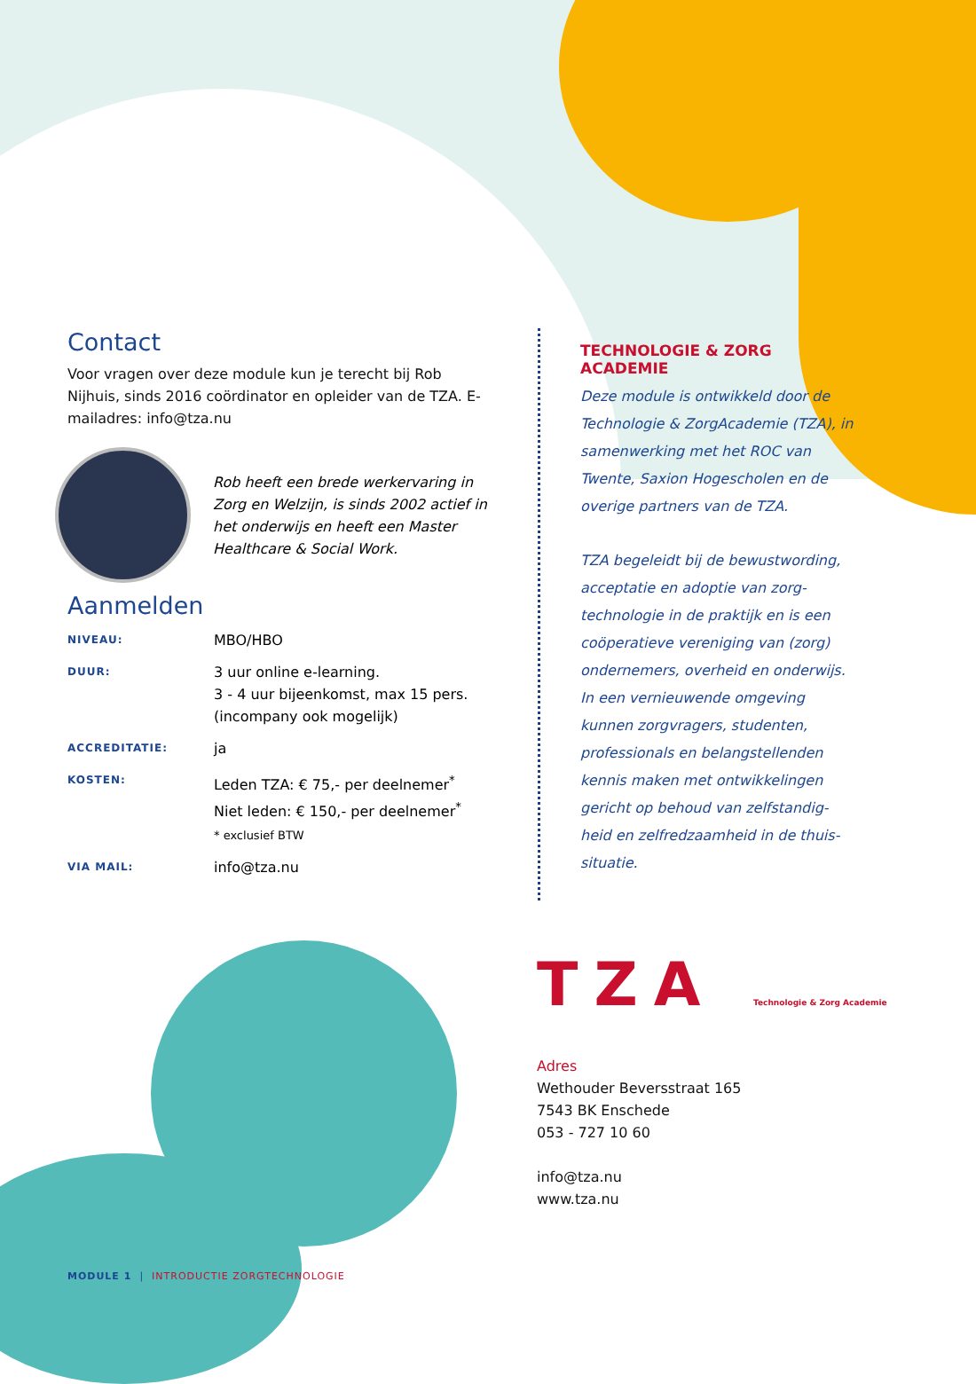Contact
Voor vragen over deze module kun je terecht bij Rob Nijhuis, sinds 2016 coördinator en opleider van de TZA. E-mailadres: info@tza.nu
Rob heeft een brede werkervaring in Zorg en Welzijn, is sinds 2002 actief in het onderwijs en heeft een Master Healthcare & Social Work.
Aanmelden
| NIVEAU: | MBO/HBO |
| DUUR: | 3 uur online e-learning. 3 - 4 uur bijeenkomst, max 15 pers. (incompany ook mogelijk) |
| ACCREDITATIE: | ja |
| KOSTEN: | Leden TZA: € 75,- per deelnemer<sup>*</sup> Niet leden: € 150,- per deelnemer<sup>*</sup> * exclusief BTW |
| VIA MAIL: | info@tza.nu |
TECHNOLOGIE & ZORG ACADEMIE
Deze module is ontwikkeld door de Technologie & ZorgAcademie (TZA), in samenwerking met het ROC van Twente, Saxion Hogescholen en de overige partners van de TZA.
TZA begeleidt bij de bewustwording, acceptatie en adoptie van zorg-technologie in de praktijk en is een coöperatieve vereniging van (zorg) ondernemers, overheid en onderwijs. In een vernieuwende omgeving kunnen zorgvragers, studenten, professionals en belangstellenden kennis maken met ontwikkelingen gericht op behoud van zelfstandig-heid en zelfredzaamheid in de thuis-situatie.
TZA Technologie & Zorg Academie
Adres
Wethouder Beversstraat 165
7543 BK Enschede
053 - 727 10 60
info@tza.nu
www.tza.nu
MODULE 1 | INTRODUCTIE ZORGTECHNOLOGIE